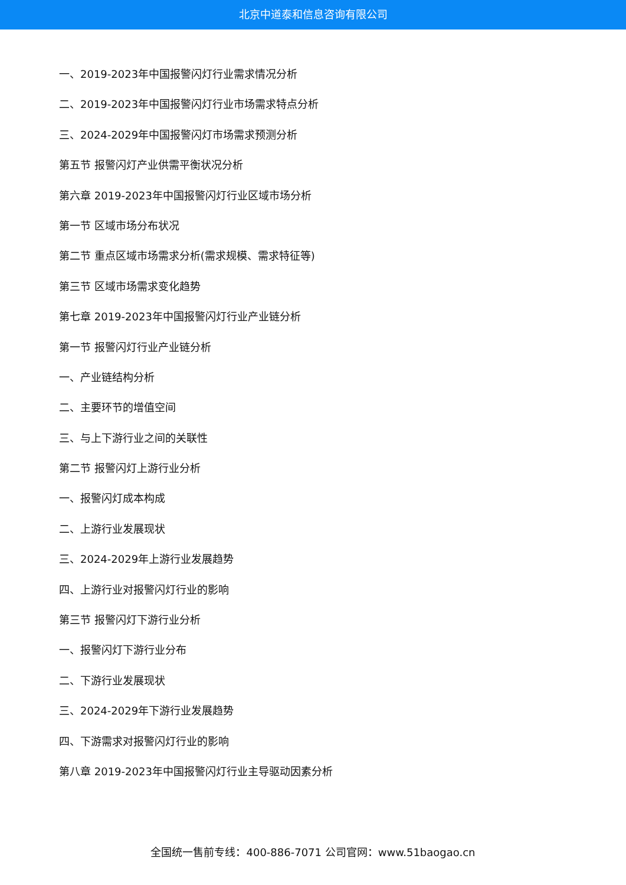北京中道泰和信息咨询有限公司
一、2019-2023年中国报警闪灯行业需求情况分析
二、2019-2023年中国报警闪灯行业市场需求特点分析
三、2024-2029年中国报警闪灯市场需求预测分析
第五节 报警闪灯产业供需平衡状况分析
第六章 2019-2023年中国报警闪灯行业区域市场分析
第一节 区域市场分布状况
第二节 重点区域市场需求分析(需求规模、需求特征等)
第三节 区域市场需求变化趋势
第七章 2019-2023年中国报警闪灯行业产业链分析
第一节 报警闪灯行业产业链分析
一、产业链结构分析
二、主要环节的增值空间
三、与上下游行业之间的关联性
第二节 报警闪灯上游行业分析
一、报警闪灯成本构成
二、上游行业发展现状
三、2024-2029年上游行业发展趋势
四、上游行业对报警闪灯行业的影响
第三节 报警闪灯下游行业分析
一、报警闪灯下游行业分布
二、下游行业发展现状
三、2024-2029年下游行业发展趋势
四、下游需求对报警闪灯行业的影响
第八章 2019-2023年中国报警闪灯行业主导驱动因素分析
全国统一售前专线：400-886-7071 公司官网：www.51baogao.cn